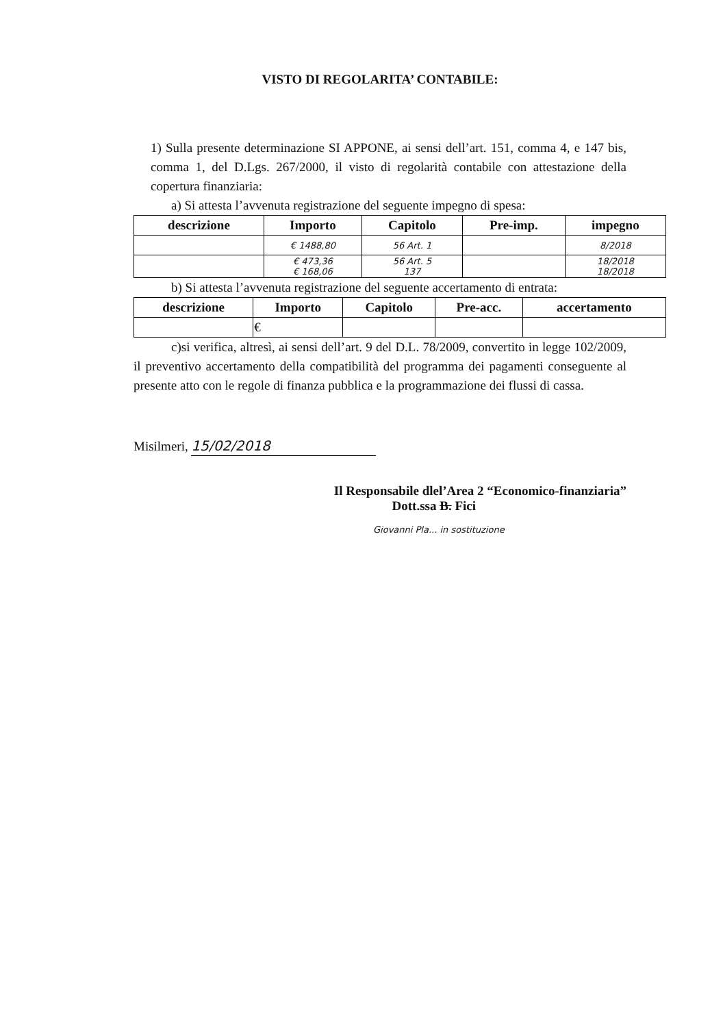VISTO DI REGOLARITA’ CONTABILE:
1) Sulla presente determinazione SI APPONE, ai sensi dell’art. 151, comma 4, e 147 bis, comma 1, del D.Lgs. 267/2000, il visto di regolarità contabile con attestazione della copertura finanziaria:
a) Si attesta l’avvenuta registrazione del seguente impegno di spesa:
| descrizione | Importo | Capitolo | Pre-imp. | impegno |
| --- | --- | --- | --- | --- |
| | € 1488,80 | 56 Art. 1 | | 8/2018 |
| | € 473,36 € 168,06 | 56 Art. 5 137 | | 18/2018 18/2018 |
b) Si attesta l’avvenuta registrazione del seguente accertamento di entrata:
| descrizione | Importo | Capitolo | Pre-acc. | accertamento |
| --- | --- | --- | --- | --- |
| | € | | | |
c)si verifica, altresì, ai sensi dell’art. 9 del D.L. 78/2009, convertito in legge 102/2009, il preventivo accertamento della compatibilità del programma dei pagamenti conseguente al presente atto con le regole di finanza pubblica e la programmazione dei flussi di cassa.
Misilmeri, 15/02/2018
Il Responsabile dlel’Area 2 “Economico-finanziaria”
Dott.ssa B. Fici
Giovanni Pla... in sostituzione